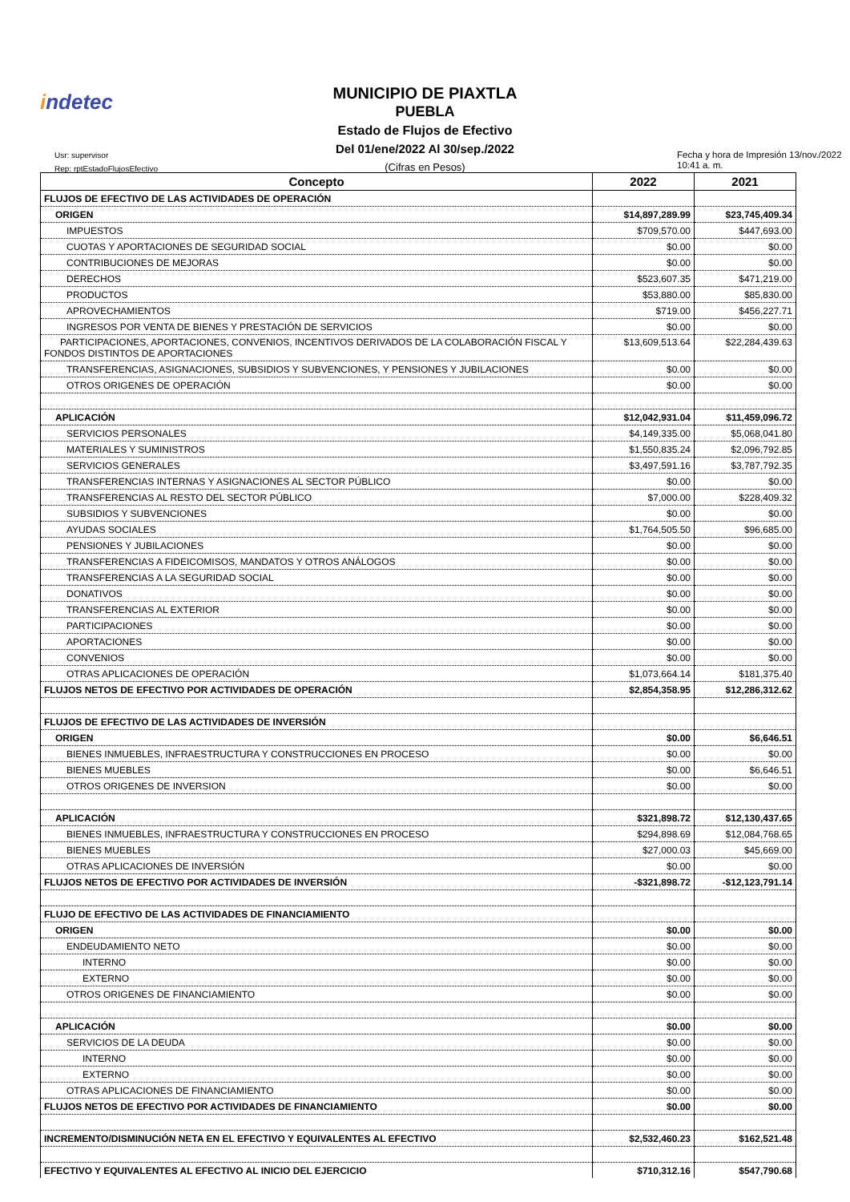indetec
MUNICIPIO DE PIAXTLA
PUEBLA
Estado de Flujos de Efectivo
Del 01/ene/2022 Al 30/sep./2022
(Cifras en Pesos)
Usr: supervisor
Rep: rptEstadoFlujosEfectivo
Fecha y hora de Impresión 13/nov./2022 10:41 a. m.
| Concepto | 2022 | 2021 |
| --- | --- | --- |
| FLUJOS DE EFECTIVO DE LAS ACTIVIDADES DE OPERACIÓN | | |
| ORIGEN | $14,897,289.99 | $23,745,409.34 |
| IMPUESTOS | $709,570.00 | $447,693.00 |
| CUOTAS Y APORTACIONES DE SEGURIDAD SOCIAL | $0.00 | $0.00 |
| CONTRIBUCIONES DE MEJORAS | $0.00 | $0.00 |
| DERECHOS | $523,607.35 | $471,219.00 |
| PRODUCTOS | $53,880.00 | $85,830.00 |
| APROVECHAMIENTOS | $719.00 | $456,227.71 |
| INGRESOS POR VENTA DE BIENES Y PRESTACIÓN DE SERVICIOS | $0.00 | $0.00 |
| PARTICIPACIONES, APORTACIONES, CONVENIOS, INCENTIVOS DERIVADOS DE LA COLABORACIÓN FISCAL Y FONDOS DISTINTOS DE APORTACIONES | $13,609,513.64 | $22,284,439.63 |
| TRANSFERENCIAS, ASIGNACIONES, SUBSIDIOS Y SUBVENCIONES, Y PENSIONES Y JUBILACIONES | $0.00 | $0.00 |
| OTROS ORIGENES DE OPERACIÓN | $0.00 | $0.00 |
| APLICACIÓN | $12,042,931.04 | $11,459,096.72 |
| SERVICIOS PERSONALES | $4,149,335.00 | $5,068,041.80 |
| MATERIALES Y SUMINISTROS | $1,550,835.24 | $2,096,792.85 |
| SERVICIOS GENERALES | $3,497,591.16 | $3,787,792.35 |
| TRANSFERENCIAS INTERNAS Y ASIGNACIONES AL SECTOR PÚBLICO | $0.00 | $0.00 |
| TRANSFERENCIAS AL RESTO DEL SECTOR PÚBLICO | $7,000.00 | $228,409.32 |
| SUBSIDIOS Y SUBVENCIONES | $0.00 | $0.00 |
| AYUDAS SOCIALES | $1,764,505.50 | $96,685.00 |
| PENSIONES Y JUBILACIONES | $0.00 | $0.00 |
| TRANSFERENCIAS A FIDEICOMISOS, MANDATOS Y OTROS ANÁLOGOS | $0.00 | $0.00 |
| TRANSFERENCIAS A LA SEGURIDAD SOCIAL | $0.00 | $0.00 |
| DONATIVOS | $0.00 | $0.00 |
| TRANSFERENCIAS AL EXTERIOR | $0.00 | $0.00 |
| PARTICIPACIONES | $0.00 | $0.00 |
| APORTACIONES | $0.00 | $0.00 |
| CONVENIOS | $0.00 | $0.00 |
| OTRAS APLICACIONES DE OPERACIÓN | $1,073,664.14 | $181,375.40 |
| FLUJOS NETOS DE EFECTIVO POR ACTIVIDADES DE OPERACIÓN | $2,854,358.95 | $12,286,312.62 |
| FLUJOS DE EFECTIVO DE LAS ACTIVIDADES DE INVERSIÓN | | |
| ORIGEN | $0.00 | $6,646.51 |
| BIENES INMUEBLES, INFRAESTRUCTURA Y CONSTRUCCIONES EN PROCESO | $0.00 | $0.00 |
| BIENES MUEBLES | $0.00 | $6,646.51 |
| OTROS ORIGENES DE INVERSION | $0.00 | $0.00 |
| APLICACIÓN | $321,898.72 | $12,130,437.65 |
| BIENES INMUEBLES, INFRAESTRUCTURA Y CONSTRUCCIONES EN PROCESO | $294,898.69 | $12,084,768.65 |
| BIENES MUEBLES | $27,000.03 | $45,669.00 |
| OTRAS APLICACIONES DE INVERSIÓN | $0.00 | $0.00 |
| FLUJOS NETOS DE EFECTIVO POR ACTIVIDADES DE INVERSIÓN | -$321,898.72 | -$12,123,791.14 |
| FLUJO DE EFECTIVO DE LAS ACTIVIDADES DE FINANCIAMIENTO | | |
| ORIGEN | $0.00 | $0.00 |
| ENDEUDAMIENTO NETO | $0.00 | $0.00 |
| INTERNO | $0.00 | $0.00 |
| EXTERNO | $0.00 | $0.00 |
| OTROS ORIGENES DE FINANCIAMIENTO | $0.00 | $0.00 |
| APLICACIÓN | $0.00 | $0.00 |
| SERVICIOS DE LA DEUDA | $0.00 | $0.00 |
| INTERNO | $0.00 | $0.00 |
| EXTERNO | $0.00 | $0.00 |
| OTRAS APLICACIONES DE FINANCIAMIENTO | $0.00 | $0.00 |
| FLUJOS NETOS DE EFECTIVO POR ACTIVIDADES DE FINANCIAMIENTO | $0.00 | $0.00 |
| INCREMENTO/DISMINUCIÓN NETA EN EL EFECTIVO Y EQUIVALENTES AL EFECTIVO | $2,532,460.23 | $162,521.48 |
| EFECTIVO Y EQUIVALENTES AL EFECTIVO AL INICIO DEL EJERCICIO | $710,312.16 | $547,790.68 |